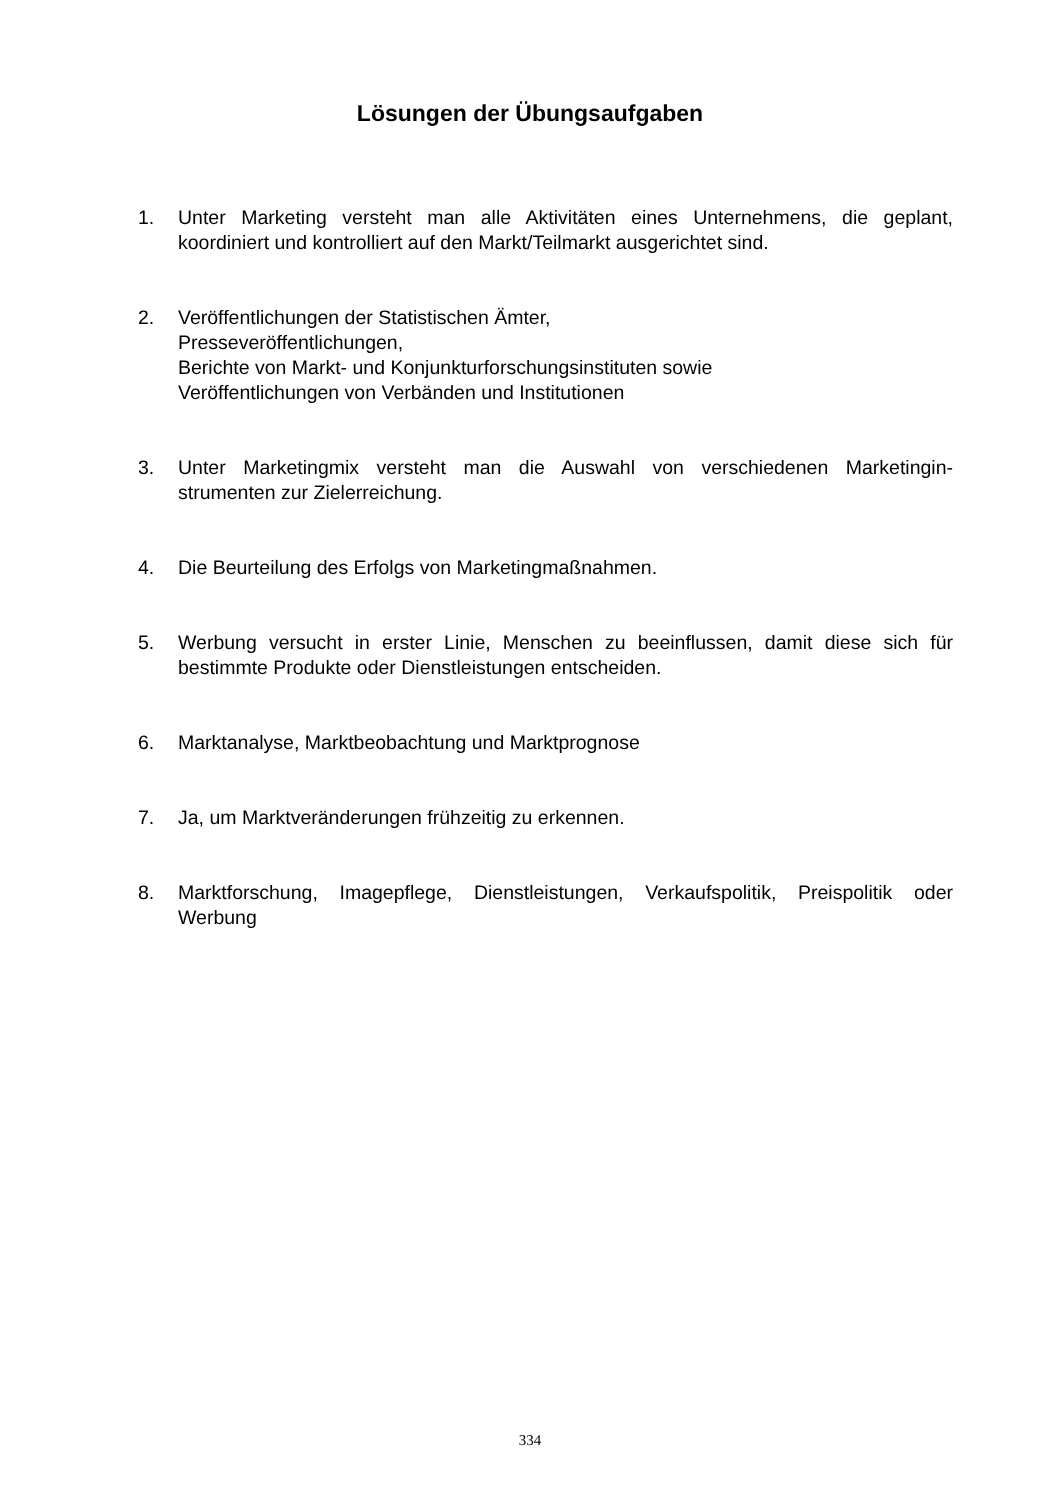Lösungen der Übungsaufgaben
1. Unter Marketing versteht man alle Aktivitäten eines Unternehmens, die geplant, koordiniert und kontrolliert auf den Markt/Teilmarkt ausgerichtet sind.
2. Veröffentlichungen der Statistischen Ämter,
Presseveröffentlichungen,
Berichte von Markt- und Konjunkturforschungsinstituten sowie
Veröffentlichungen von Verbänden und Institutionen
3. Unter Marketingmix versteht man die Auswahl von verschiedenen Marketingin-strumenten zur Zielerreichung.
4. Die Beurteilung des Erfolgs von Marketingmaßnahmen.
5. Werbung versucht in erster Linie, Menschen zu beeinflussen, damit diese sich für bestimmte Produkte oder Dienstleistungen entscheiden.
6. Marktanalyse, Marktbeobachtung und Marktprognose
7. Ja, um Marktveränderungen frühzeitig zu erkennen.
8. Marktforschung, Imagepflege, Dienstleistungen, Verkaufspolitik, Preispolitik oder Werbung
334